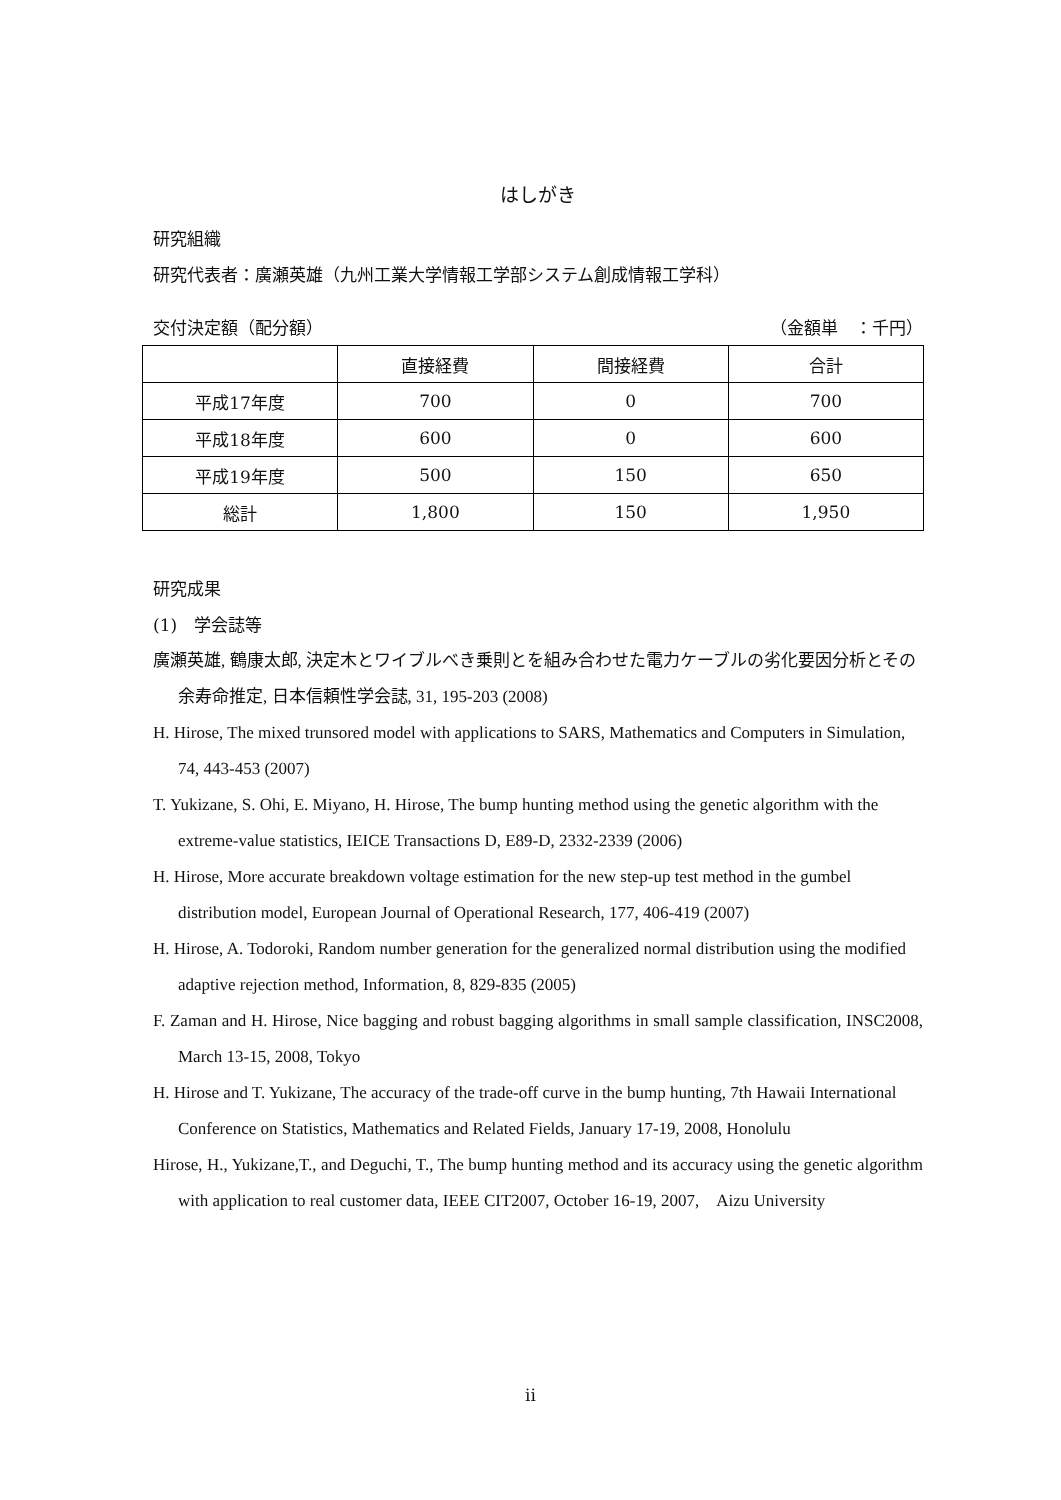はしがき
研究組織
研究代表者：廣瀬英雄（九州工業大学情報工学部システム創成情報工学科）
交付決定額（配分額） （金額単　：千円）
| | 直接経費 | 間接経費 | 合計 |
| --- | --- | --- | --- |
| 平成17年度 | 700 | 0 | 700 |
| 平成18年度 | 600 | 0 | 600 |
| 平成19年度 | 500 | 150 | 650 |
| 総計 | 1,800 | 150 | 1,950 |
研究成果
(1)　学会誌等
廣瀬英雄, 鶴康太郎, 決定木とワイブルべき乗則とを組み合わせた電力ケーブルの劣化要因分析とその余寿命推定, 日本信頼性学会誌, 31, 195-203 (2008)
H. Hirose, The mixed trunsored model with applications to SARS, Mathematics and Computers in Simulation, 74, 443-453 (2007)
T. Yukizane, S. Ohi, E. Miyano, H. Hirose, The bump hunting method using the genetic algorithm with the extreme-value statistics, IEICE Transactions D, E89-D, 2332-2339 (2006)
H. Hirose, More accurate breakdown voltage estimation for the new step-up test method in the gumbel distribution model, European Journal of Operational Research, 177, 406-419 (2007)
H. Hirose, A. Todoroki, Random number generation for the generalized normal distribution using the modified adaptive rejection method, Information, 8, 829-835 (2005)
F. Zaman and H. Hirose, Nice bagging and robust bagging algorithms in small sample classification, INSC2008, March 13-15, 2008, Tokyo
H. Hirose and T. Yukizane, The accuracy of the trade-off curve in the bump hunting, 7th Hawaii International Conference on Statistics, Mathematics and Related Fields, January 17-19, 2008, Honolulu
Hirose, H., Yukizane,T., and Deguchi, T., The bump hunting method and its accuracy using the genetic algorithm with application to real customer data, IEEE CIT2007, October 16-19, 2007,　Aizu University
ii